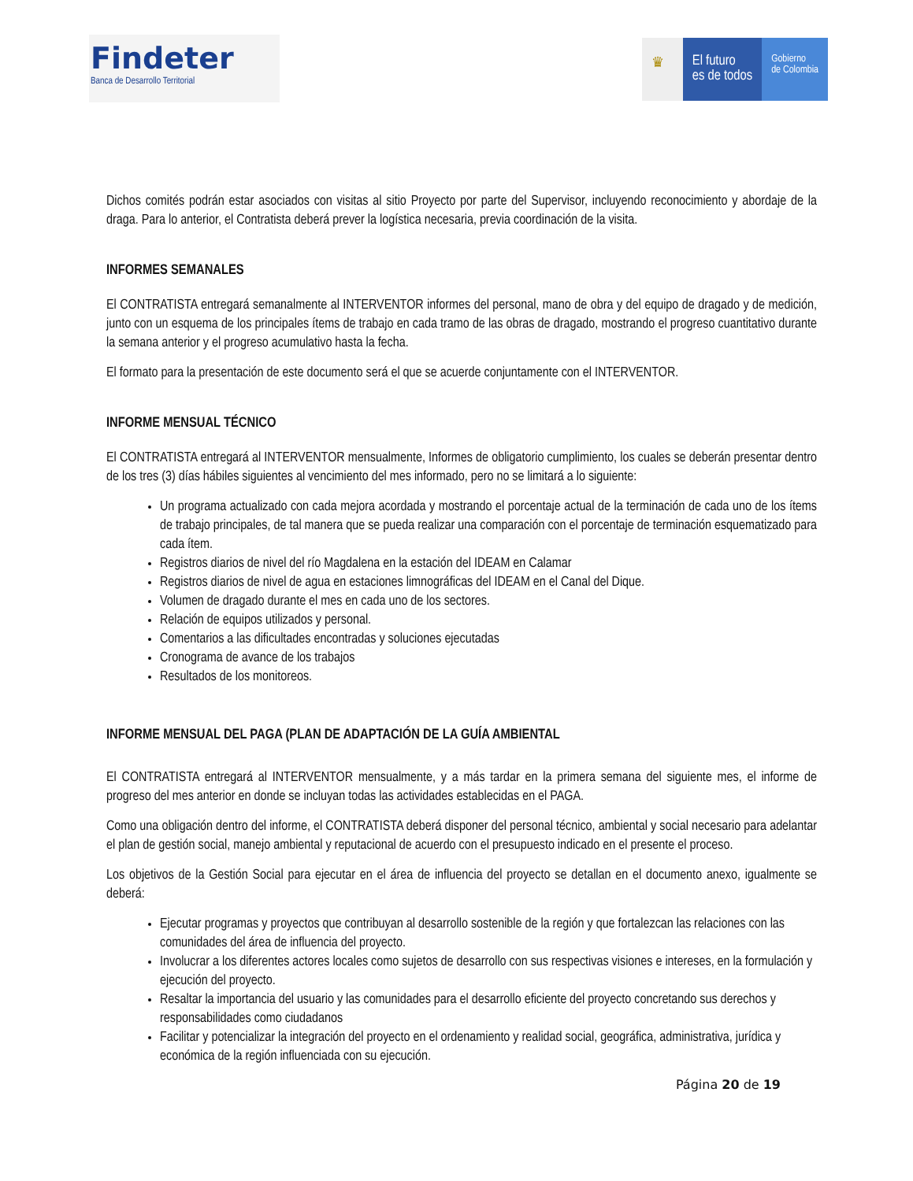Findeter
Banca de Desarrollo Territorial
♛ El futuro
es de todos
Gobierno
de Colombia
Dichos comités podrán estar asociados con visitas al sitio Proyecto por parte del Supervisor, incluyendo reconocimiento y abordaje de la draga. Para lo anterior, el Contratista deberá prever la logística necesaria, previa coordinación de la visita.
INFORMES SEMANALES
El CONTRATISTA entregará semanalmente al INTERVENTOR informes del personal, mano de obra y del equipo de dragado y de medición, junto con un esquema de los principales ítems de trabajo en cada tramo de las obras de dragado, mostrando el progreso cuantitativo durante la semana anterior y el progreso acumulativo hasta la fecha.
El formato para la presentación de este documento será el que se acuerde conjuntamente con el INTERVENTOR.
INFORME MENSUAL TÉCNICO
El CONTRATISTA entregará al INTERVENTOR mensualmente, Informes de obligatorio cumplimiento, los cuales se deberán presentar dentro de los tres (3) días hábiles siguientes al vencimiento del mes informado, pero no se limitará a lo siguiente:
Un programa actualizado con cada mejora acordada y mostrando el porcentaje actual de la terminación de cada uno de los ítems de trabajo principales, de tal manera que se pueda realizar una comparación con el porcentaje de terminación esquematizado para cada ítem.
Registros diarios de nivel del río Magdalena en la estación del IDEAM en Calamar
Registros diarios de nivel de agua en estaciones limnográficas del IDEAM en el Canal del Dique.
Volumen de dragado durante el mes en cada uno de los sectores.
Relación de equipos utilizados y personal.
Comentarios a las dificultades encontradas y soluciones ejecutadas
Cronograma de avance de los trabajos
Resultados de los monitoreos.
INFORME MENSUAL DEL PAGA (PLAN DE ADAPTACIÓN DE LA GUÍA AMBIENTAL
El CONTRATISTA entregará al INTERVENTOR mensualmente, y a más tardar en la primera semana del siguiente mes, el informe de progreso del mes anterior en donde se incluyan todas las actividades establecidas en el PAGA.
Como una obligación dentro del informe, el CONTRATISTA deberá disponer del personal técnico, ambiental y social necesario para adelantar el plan de gestión social, manejo ambiental y reputacional de acuerdo con el presupuesto indicado en el presente el proceso.
Los objetivos de la Gestión Social para ejecutar en el área de influencia del proyecto se detallan en el documento anexo, igualmente se deberá:
Ejecutar programas y proyectos que contribuyan al desarrollo sostenible de la región y que fortalezcan las relaciones con las comunidades del área de influencia del proyecto.
Involucrar a los diferentes actores locales como sujetos de desarrollo con sus respectivas visiones e intereses, en la formulación y ejecución del proyecto.
Resaltar la importancia del usuario y las comunidades para el desarrollo eficiente del proyecto concretando sus derechos y responsabilidades como ciudadanos
Facilitar y potencializar la integración del proyecto en el ordenamiento y realidad social, geográfica, administrativa, jurídica y económica de la región influenciada con su ejecución.
Página 20 de 19